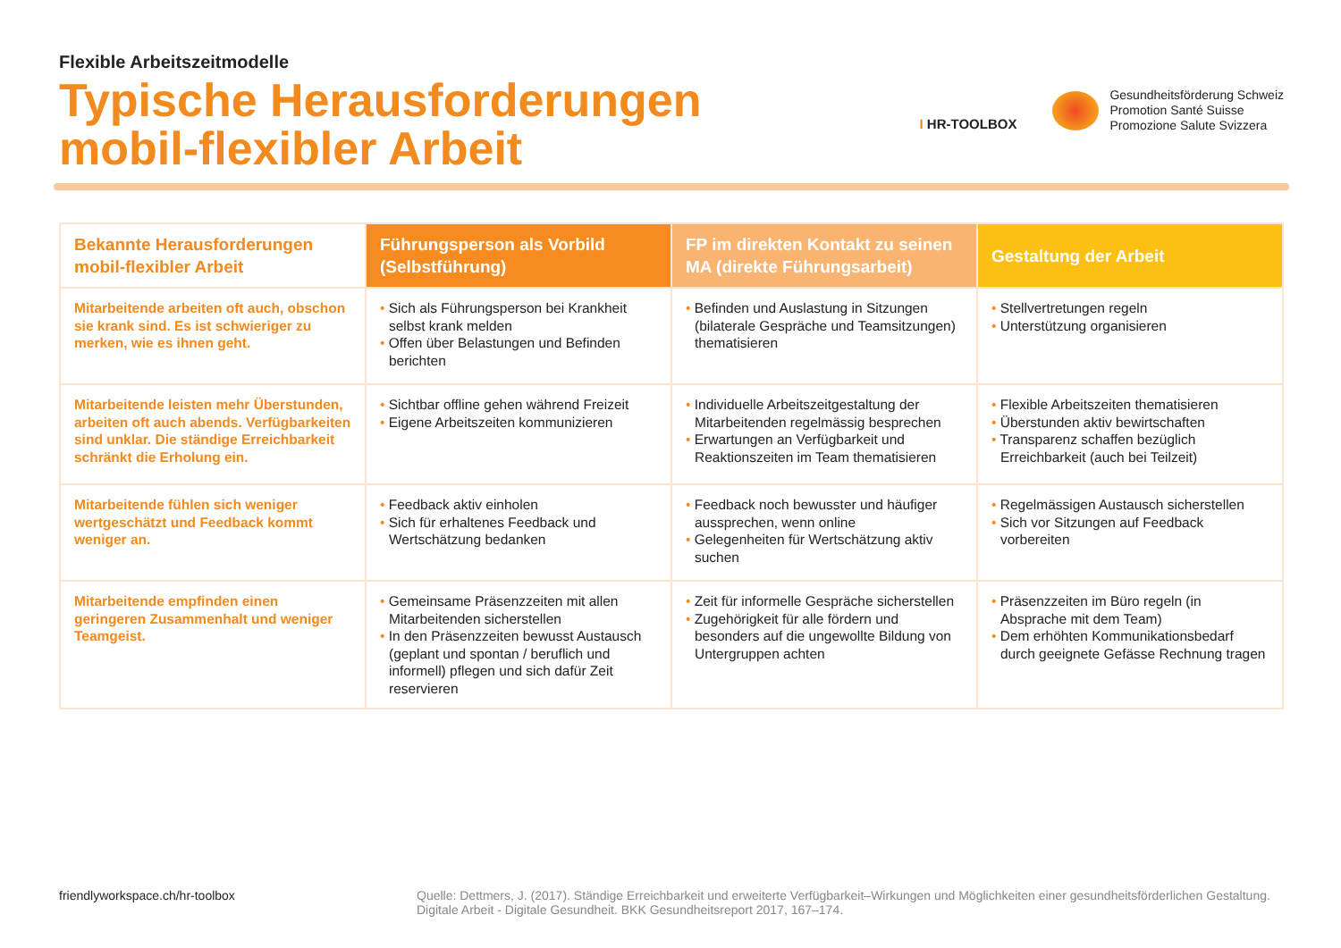Flexible Arbeitszeitmodelle
Typische Herausforderungen
mobil-flexibler Arbeit
I HR-TOOLBOX
Gesundheitsförderung Schweiz
Promotion Santé Suisse
Promozione Salute Svizzera
| Bekannte Herausforderungen mobil-flexibler Arbeit | Führungsperson als Vorbild (Selbstführung) | FP im direkten Kontakt zu seinen MA (direkte Führungsarbeit) | Gestaltung der Arbeit |
| --- | --- | --- | --- |
| Mitarbeitende arbeiten oft auch, obschon sie krank sind. Es ist schwieriger zu merken, wie es ihnen geht. | • Sich als Führungsperson bei Krankheit selbst krank melden • Offen über Belastungen und Befinden berichten | • Befinden und Auslastung in Sitzungen (bilaterale Gespräche und Teamsitzungen) thematisieren | • Stellvertretungen regeln • Unterstützung organisieren |
| Mitarbeitende leisten mehr Überstunden, arbeiten oft auch abends. Verfügbarkeiten sind unklar. Die ständige Erreichbarkeit schränkt die Erholung ein. | • Sichtbar offline gehen während Freizeit • Eigene Arbeitszeiten kommunizieren | • Individuelle Arbeitszeitgestaltung der Mitarbeitenden regelmässig besprechen • Erwartungen an Verfügbarkeit und Reaktionszeiten im Team thematisieren | • Flexible Arbeitszeiten thematisieren • Überstunden aktiv bewirtschaften • Transparenz schaffen bezüglich Erreichbarkeit (auch bei Teilzeit) |
| Mitarbeitende fühlen sich weniger wertgeschätzt und Feedback kommt weniger an. | • Feedback aktiv einholen • Sich für erhaltenes Feedback und Wertschätzung bedanken | • Feedback noch bewusster und häufiger aussprechen, wenn online • Gelegenheiten für Wertschätzung aktiv suchen | • Regelmässigen Austausch sicherstellen • Sich vor Sitzungen auf Feedback vorbereiten |
| Mitarbeitende empfinden einen geringeren Zusammenhalt und weniger Teamgeist. | • Gemeinsame Präsenzzeiten mit allen Mitarbeitenden sicherstellen • In den Präsenzzeiten bewusst Austausch (geplant und spontan / beruflich und informell) pflegen und sich dafür Zeit reservieren | • Zeit für informelle Gespräche sicherstellen • Zugehörigkeit für alle fördern und besonders auf die ungewollte Bildung von Untergruppen achten | • Präsenzzeiten im Büro regeln (in Absprache mit dem Team) • Dem erhöhten Kommunikationsbedarf durch geeignete Gefässe Rechnung tragen |
friendlyworkspace.ch/hr-toolbox
Quelle: Dettmers, J. (2017). Ständige Erreichbarkeit und erweiterte Verfügbarkeit–Wirkungen und Möglichkeiten einer gesundheitsförderlichen Gestaltung. Digitale Arbeit - Digitale Gesundheit. BKK Gesundheitsreport 2017, 167–174.